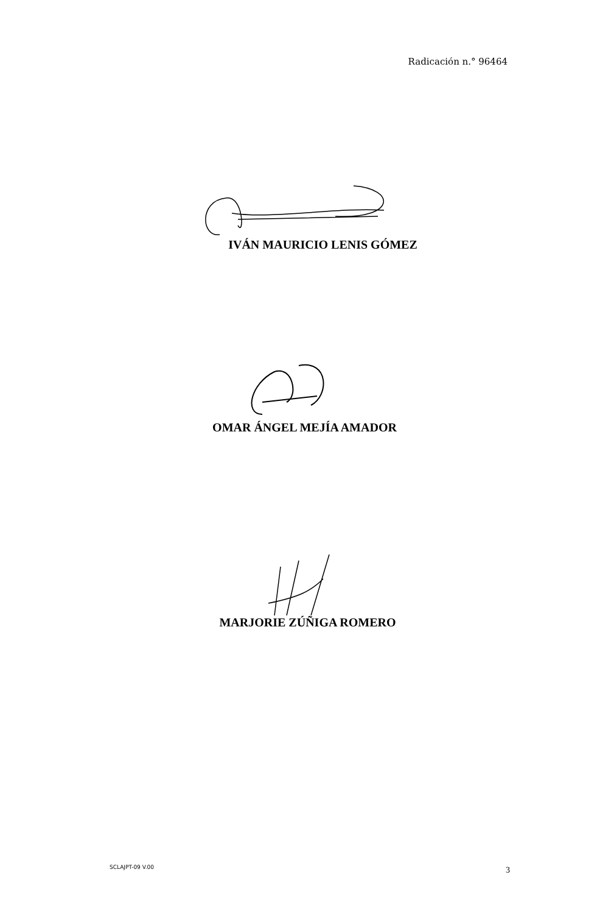Radicación n.° 96464
IVÁN MAURICIO LENIS GÓMEZ
OMAR ÁNGEL MEJÍA AMADOR
MARJORIE ZÚÑIGA ROMERO
SCLAJPT-09 V.00 3